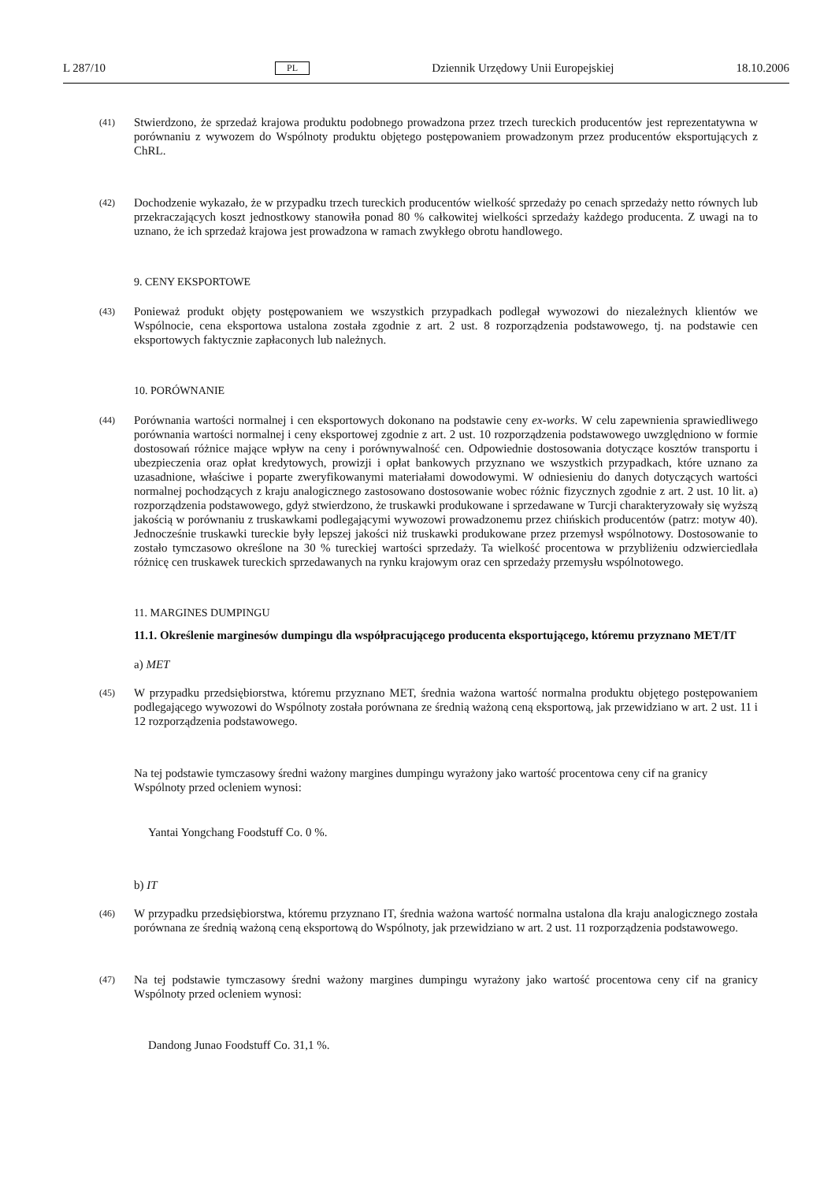L 287/10 PL Dziennik Urzędowy Unii Europejskiej 18.10.2006
(41) Stwierdzono, że sprzedaż krajowa produktu podobnego prowadzona przez trzech tureckich producentów jest reprezentatywna w porównaniu z wywozem do Wspólnoty produktu objętego postępowaniem prowadzonym przez producentów eksportujących z ChRL.
(42) Dochodzenie wykazało, że w przypadku trzech tureckich producentów wielkość sprzedaży po cenach sprzedaży netto równych lub przekraczających koszt jednostkowy stanowiła ponad 80 % całkowitej wielkości sprzedaży każdego producenta. Z uwagi na to uznano, że ich sprzedaż krajowa jest prowadzona w ramach zwykłego obrotu handlowego.
9. CENY EKSPORTOWE
(43) Ponieważ produkt objęty postępowaniem we wszystkich przypadkach podlegał wywozowi do niezależnych klientów we Wspólnocie, cena eksportowa ustalona została zgodnie z art. 2 ust. 8 rozporządzenia podstawowego, tj. na podstawie cen eksportowych faktycznie zapłaconych lub należnych.
10. PORÓWNANIE
(44) Porównania wartości normalnej i cen eksportowych dokonano na podstawie ceny ex-works. W celu zapewnienia sprawiedliwego porównania wartości normalnej i ceny eksportowej zgodnie z art. 2 ust. 10 rozporządzenia podstawowego uwzględniono w formie dostosowań różnice mające wpływ na ceny i porównywalność cen. Odpowiednie dostosowania dotyczące kosztów transportu i ubezpieczenia oraz opłat kredytowych, prowizji i opłat bankowych przyznano we wszystkich przypadkach, które uznano za uzasadnione, właściwe i poparte zweryfikowanymi materiałami dowodowymi. W odniesieniu do danych dotyczących wartości normalnej pochodzących z kraju analogicznego zastosowano dostosowanie wobec różnic fizycznych zgodnie z art. 2 ust. 10 lit. a) rozporządzenia podstawowego, gdyż stwierdzono, że truskawki produkowane i sprzedawane w Turcji charakteryzowały się wyższą jakością w porównaniu z truskawkami podlegającymi wywozowi prowadzonemu przez chińskich producentów (patrz: motyw 40). Jednocześnie truskawki tureckie były lepszej jakości niż truskawki produkowane przez przemysł wspólnotowy. Dostosowanie to zostało tymczasowo określone na 30 % tureckiej wartości sprzedaży. Ta wielkość procentowa w przybliżeniu odzwierciedlała różnicę cen truskawek tureckich sprzedawanych na rynku krajowym oraz cen sprzedaży przemysłu wspólnotowego.
11. MARGINES DUMPINGU
11.1. Określenie marginesów dumpingu dla współpracującego producenta eksportującego, któremu przyznano MET/IT
a) MET
(45) W przypadku przedsiębiorstwa, któremu przyznano MET, średnia ważona wartość normalna produktu objętego postępowaniem podlegającego wywozowi do Wspólnoty została porównana ze średnią ważoną ceną eksportową, jak przewidziano w art. 2 ust. 11 i 12 rozporządzenia podstawowego.
Na tej podstawie tymczasowy średni ważony margines dumpingu wyrażony jako wartość procentowa ceny cif na granicy Wspólnoty przed ocleniem wynosi:
Yantai Yongchang Foodstuff Co. 0 %.
b) IT
(46) W przypadku przedsiębiorstwa, któremu przyznano IT, średnia ważona wartość normalna ustalona dla kraju analogicznego została porównana ze średnią ważoną ceną eksportową do Wspólnoty, jak przewidziano w art. 2 ust. 11 rozporządzenia podstawowego.
(47) Na tej podstawie tymczasowy średni ważony margines dumpingu wyrażony jako wartość procentowa ceny cif na granicy Wspólnoty przed ocleniem wynosi:
Dandong Junao Foodstuff Co. 31,1 %.